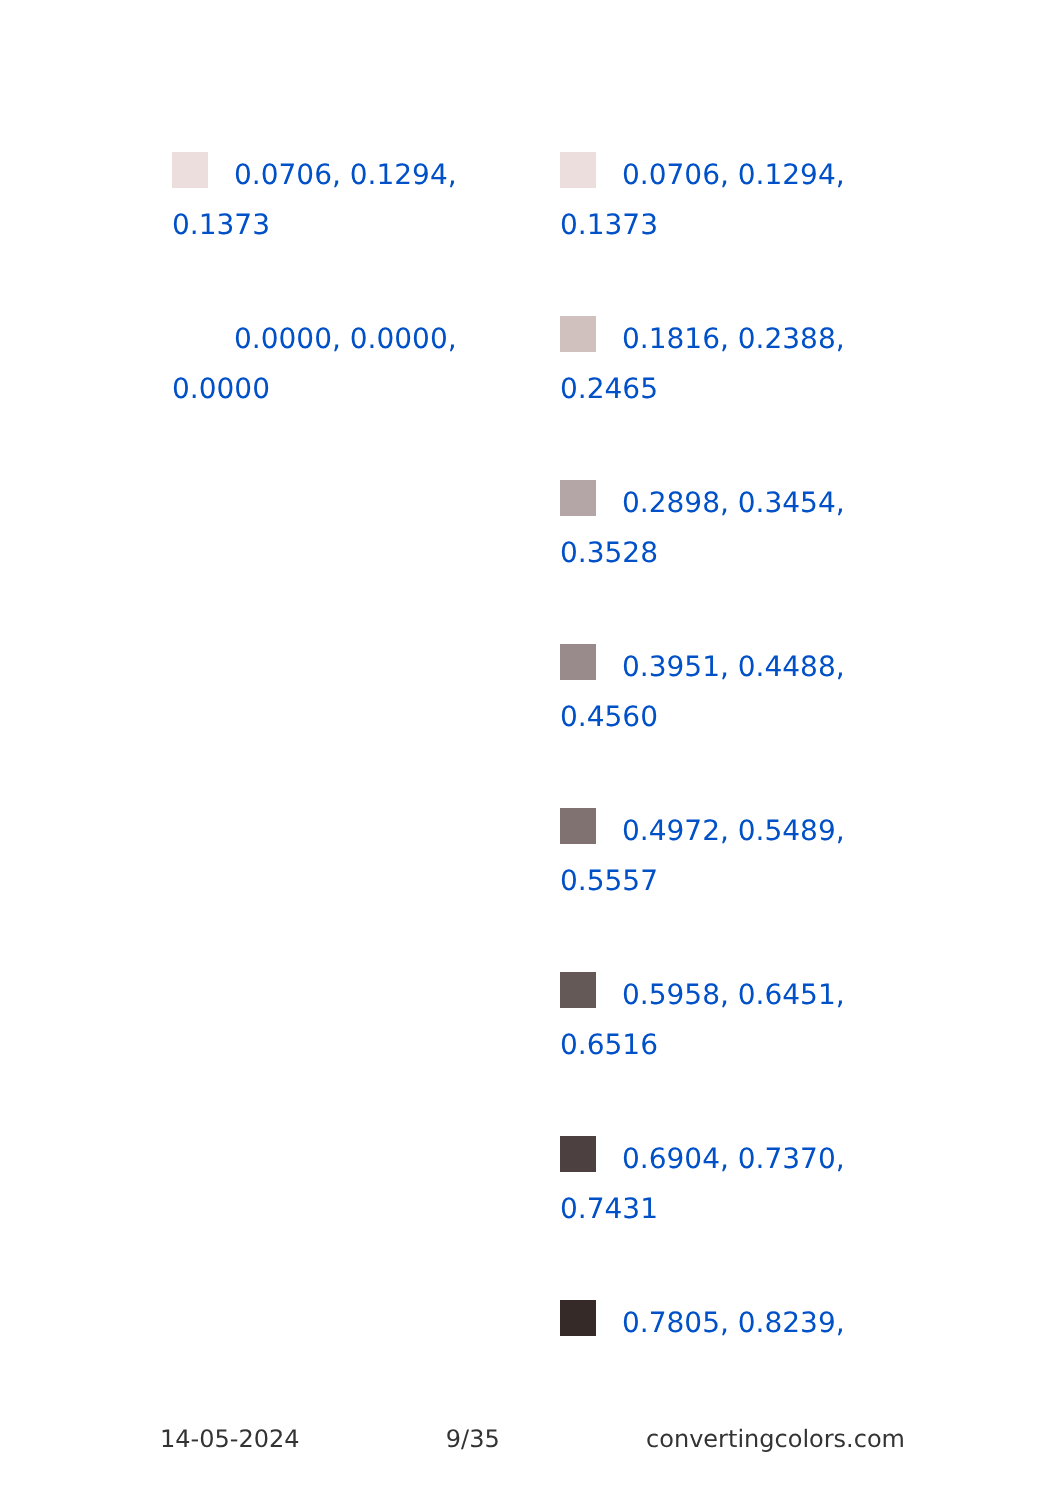0.0706, 0.1294, 0.1373
0.0000, 0.0000, 0.0000
0.0706, 0.1294, 0.1373
0.1816, 0.2388, 0.2465
0.2898, 0.3454, 0.3528
0.3951, 0.4488, 0.4560
0.4972, 0.5489, 0.5557
0.5958, 0.6451, 0.6516
0.6904, 0.7370, 0.7431
0.7805, 0.8239,
14-05-2024 9/35 convertingcolors.com